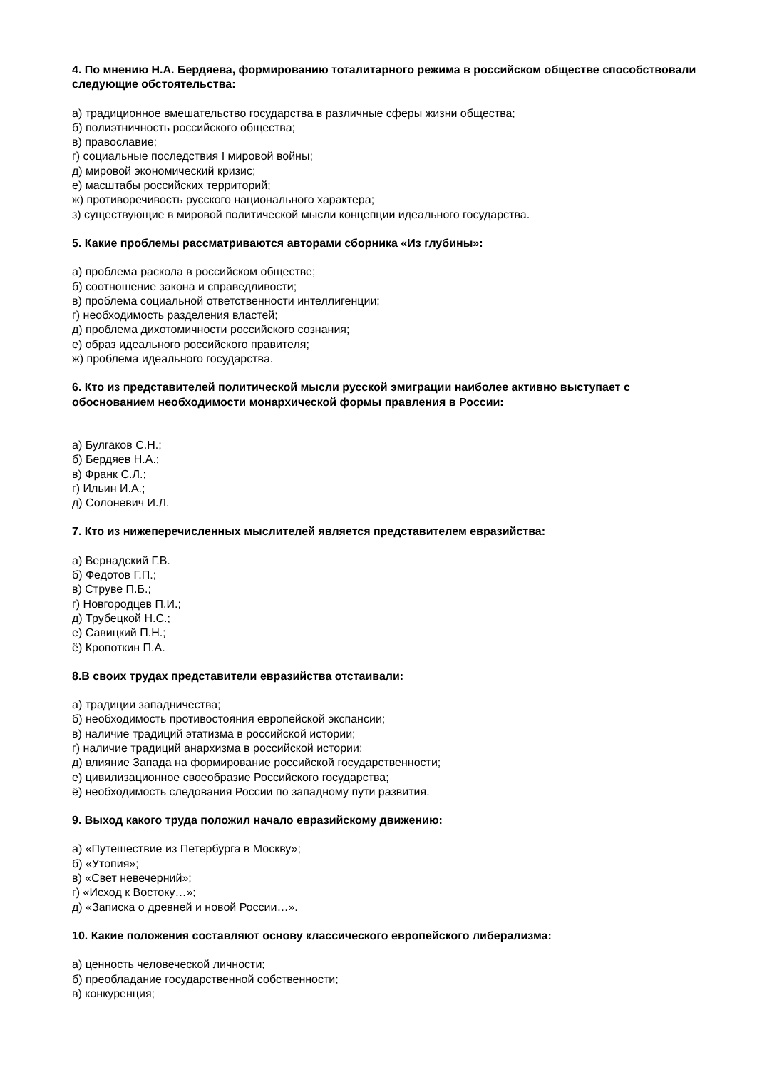4. По мнению Н.А. Бердяева, формированию тоталитарного режима в российском обществе способствовали следующие обстоятельства:
а) традиционное вмешательство государства в различные сферы жизни общества;
б) полиэтничность российского общества;
в) православие;
г) социальные последствия I мировой войны;
д) мировой экономический кризис;
е) масштабы российских территорий;
ж) противоречивость русского национального характера;
з) существующие в мировой политической мысли концепции идеального государства.
5. Какие проблемы рассматриваются авторами сборника «Из глубины»:
а) проблема раскола в российском обществе;
б) соотношение закона и справедливости;
в) проблема социальной ответственности интеллигенции;
г) необходимость разделения властей;
д) проблема дихотомичности российского сознания;
е) образ идеального российского правителя;
ж) проблема идеального государства.
6. Кто из представителей политической мысли русской эмиграции наиболее активно выступает с обоснованием необходимости монархической формы правления в России:
а) Булгаков С.Н.;
б) Бердяев Н.А.;
в) Франк С.Л.;
г) Ильин И.А.;
д) Солоневич И.Л.
7. Кто из нижеперечисленных мыслителей является представителем евразийства:
а) Вернадский Г.В.
б) Федотов Г.П.;
в) Струве П.Б.;
г) Новгородцев П.И.;
д) Трубецкой Н.С.;
е) Савицкий П.Н.;
ё) Кропоткин П.А.
8.В своих трудах представители евразийства отстаивали:
а) традиции западничества;
б) необходимость противостояния европейской экспансии;
в) наличие традиций этатизма в российской истории;
г) наличие традиций анархизма в российской истории;
д) влияние Запада на формирование российской государственности;
е) цивилизационное своеобразие Российского государства;
ё) необходимость следования России по западному пути развития.
9. Выход какого труда положил начало евразийскому движению:
а) «Путешествие из Петербурга в Москву»;
б) «Утопия»;
в) «Свет невечерний»;
г) «Исход к Востоку…»;
д) «Записка о древней и новой России…».
10. Какие положения составляют основу классического европейского либерализма:
а) ценность человеческой личности;
б) преобладание государственной собственности;
в) конкуренция;